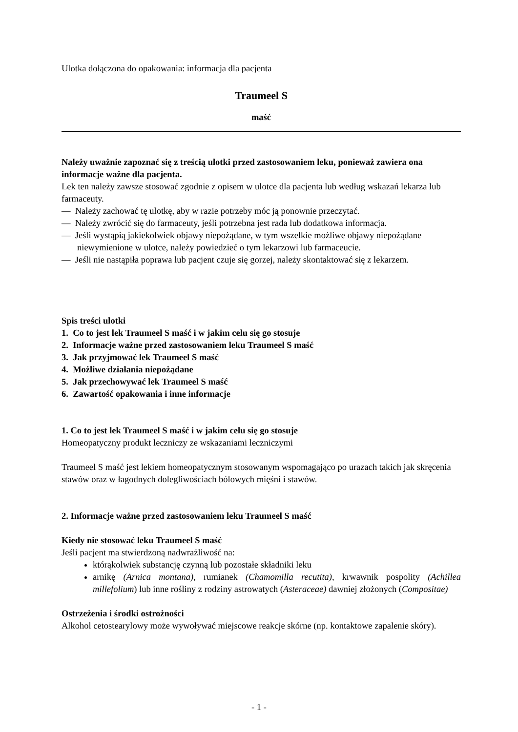Ulotka dołączona do opakowania: informacja dla pacjenta
Traumeel S
maść
Należy uważnie zapoznać się z treścią ulotki przed zastosowaniem leku, ponieważ zawiera ona informacje ważne dla pacjenta.
Lek ten należy zawsze stosować zgodnie z opisem w ulotce dla pacjenta lub według wskazań lekarza lub farmaceuty.
— Należy zachować tę ulotkę, aby w razie potrzeby móc ją ponownie przeczytać.
— Należy zwrócić się do farmaceuty, jeśli potrzebna jest rada lub dodatkowa informacja.
— Jeśli wystąpią jakiekolwiek objawy niepożądane, w tym wszelkie możliwe objawy niepożądane niewymienione w ulotce, należy powiedzieć o tym lekarzowi lub farmaceucie.
— Jeśli nie nastąpiła poprawa lub pacjent czuje się gorzej, należy skontaktować się z lekarzem.
Spis treści ulotki
1. Co to jest lek Traumeel S maść i w jakim celu się go stosuje
2. Informacje ważne przed zastosowaniem leku Traumeel S maść
3. Jak przyjmować lek Traumeel S maść
4. Możliwe działania niepożądane
5. Jak przechowywać lek Traumeel S maść
6. Zawartość opakowania i inne informacje
1. Co to jest lek Traumeel S maść i w jakim celu się go stosuje
Homeopatyczny produkt leczniczy ze wskazaniami leczniczymi
Traumeel S maść jest lekiem homeopatycznym stosowanym wspomagająco po urazach takich jak skręcenia stawów oraz w łagodnych dolegliwościach bólowych mięśni i stawów.
2. Informacje ważne przed zastosowaniem leku Traumeel S maść
Kiedy nie stosować leku Traumeel S maść
Jeśli pacjent ma stwierdzoną nadwrażliwość na:
którąkolwiek substancję czynną lub pozostałe składniki leku
arnikę (Arnica montana), rumianek (Chamomilla recutita), krwawnik pospolity (Achillea millefolium) lub inne rośliny z rodziny astrowatych (Asteraceae) dawniej złożonych (Compositae)
Ostrzeżenia i środki ostrożności
Alkohol cetostearylowy może wywoływać miejscowe reakcje skórne (np. kontaktowe zapalenie skóry).
- 1 -